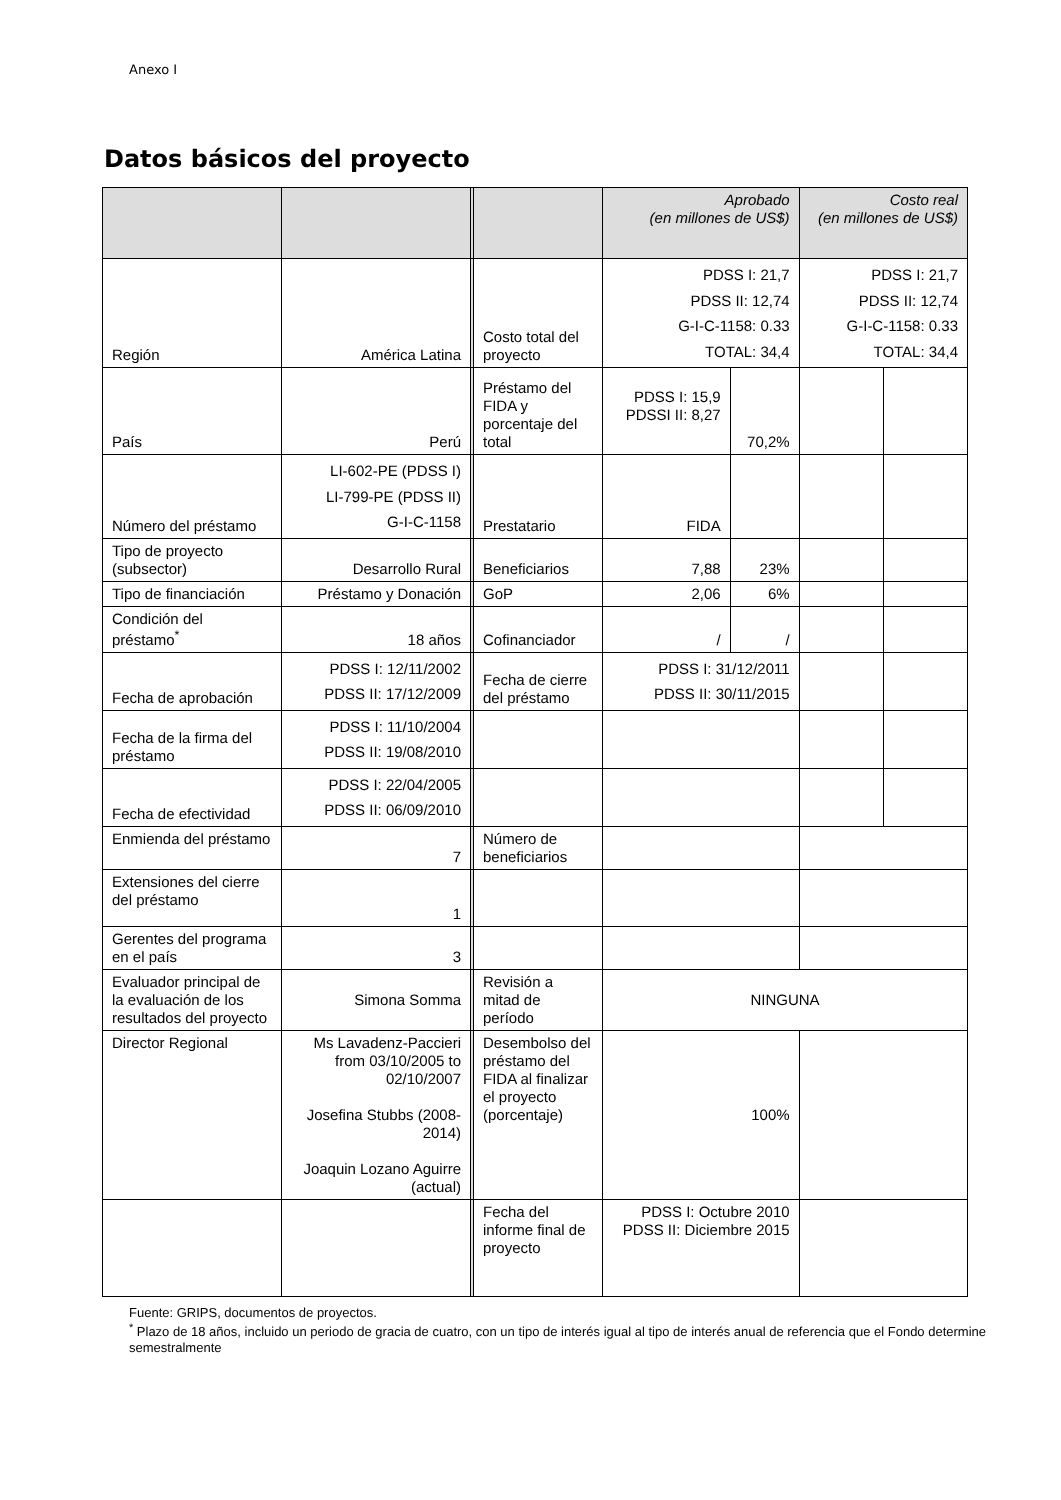Anexo I
Datos básicos del proyecto
| | | | | Aprobado (en millones de US$) | | Costo real (en millones de US$) | |
| Región | América Latina | | Costo total del proyecto | PDSS I: 21,7 PDSS II: 12,74 G-I-C-1158: 0.33 TOTAL: 34,4 | | PDSS I: 21,7 PDSS II: 12,74 G-I-C-1158: 0.33 TOTAL: 34,4 | |
| País | Perú | | Préstamo del FIDA y porcentaje del total | PDSS I: 15,9 PDSSI II: 8,27 | 70,2% | | |
| Número del préstamo | LI-602-PE (PDSS I) LI-799-PE (PDSS II) G-I-C-1158 | | Prestatario | FIDA | | | |
| Tipo de proyecto (subsector) | Desarrollo Rural | | Beneficiarios | 7,88 | 23% | | |
| Tipo de financiación | Préstamo y Donación | | GoP | 2,06 | 6% | | |
| Condición del préstamo<sup>*</sup> | 18 años | | Cofinanciador | / | / | | |
| Fecha de aprobación | PDSS I: 12/11/2002 PDSS II: 17/12/2009 | | Fecha de cierre del préstamo | PDSS I: 31/12/2011 PDSS II: 30/11/2015 | | | |
| Fecha de la firma del préstamo | PDSS I: 11/10/2004 PDSS II: 19/08/2010 | | | | | | |
| Fecha de efectividad | PDSS I: 22/04/2005 PDSS II: 06/09/2010 | | | | | | |
| Enmienda del préstamo | 7 | | Número de beneficiarios | | | | |
| Extensiones del cierre del préstamo | 1 | | | | | | |
| Gerentes del programa en el país | 3 | | | | | | |
| Evaluador principal de la evaluación de los resultados del proyecto | Simona Somma | | Revisión a mitad de período | NINGUNA | | | |
| Director Regional | Ms Lavadenz-Paccieri from 03/10/2005 to 02/10/2007 Josefina Stubbs (2008-2014) Joaquin Lozano Aguirre (actual) | | Desembolso del préstamo del FIDA al finalizar el proyecto (porcentaje) | 100% | | | |
| | | | Fecha del informe final de proyecto | PDSS I: Octubre 2010 PDSS II: Diciembre 2015 | | | |
Fuente: GRIPS, documentos de proyectos.
<sup>*</sup> Plazo de 18 años, incluido un periodo de gracia de cuatro, con un tipo de interés igual al tipo de interés anual de referencia que el Fondo determine semestralmente